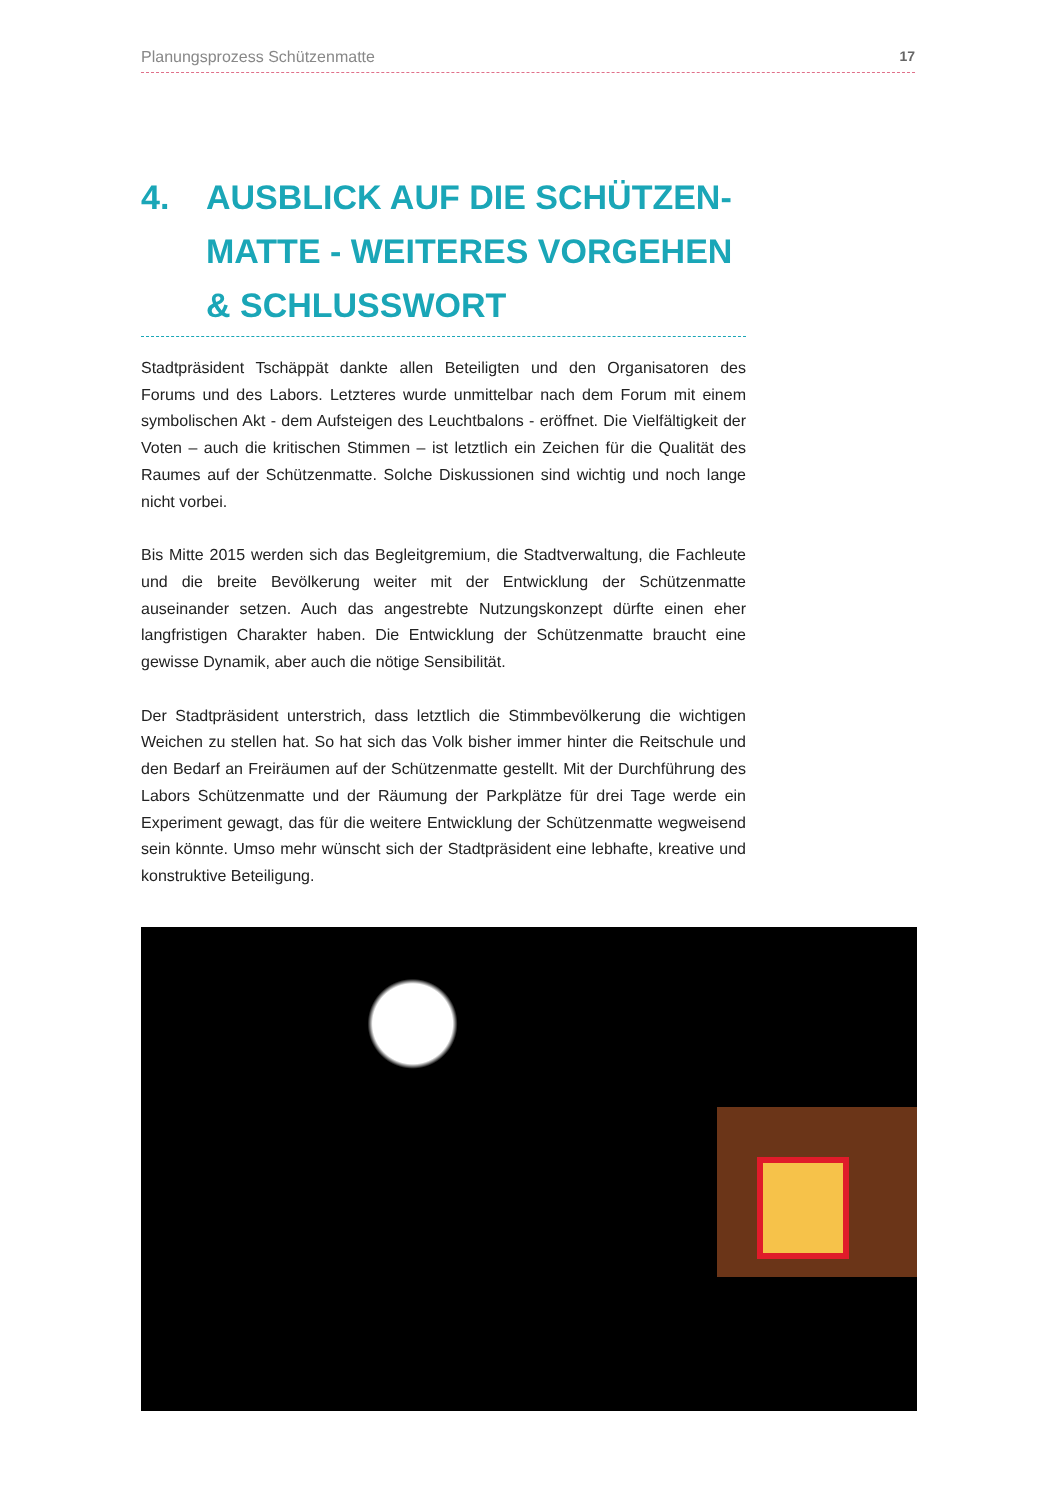Planungsprozess Schützenmatte 17
4. AUSBLICK AUF DIE SCHÜTZEN-MATTE - WEITERES VORGEHEN & SCHLUSSWORT
Stadtpräsident Tschäppät dankte allen Beteiligten und den Organisatoren des Forums und des Labors. Letzteres wurde unmittelbar nach dem Forum mit einem symbolischen Akt - dem Aufsteigen des Leuchtbalons - eröffnet. Die Vielfältigkeit der Voten – auch die kritischen Stimmen – ist letztlich ein Zeichen für die Qualität des Raumes auf der Schützenmatte. Solche Diskussionen sind wichtig und noch lange nicht vorbei.
Bis Mitte 2015 werden sich das Begleitgremium, die Stadtverwaltung, die Fachleute und die breite Bevölkerung weiter mit der Entwicklung der Schützenmatte auseinander setzen. Auch das angestrebte Nutzungskonzept dürfte einen eher langfristigen Charakter haben. Die Entwicklung der Schützenmatte braucht eine gewisse Dynamik, aber auch die nötige Sensibilität.
Der Stadtpräsident unterstrich, dass letztlich die Stimmbevölkerung die wichtigen Weichen zu stellen hat. So hat sich das Volk bisher immer hinter die Reitschule und den Bedarf an Freiräumen auf der Schützenmatte gestellt. Mit der Durchführung des Labors Schützenmatte und der Räumung der Parkplätze für drei Tage werde ein Experiment gewagt, das für die weitere Entwicklung der Schützenmatte wegweisend sein könnte. Umso mehr wünscht sich der Stadtpräsident eine lebhafte, kreative und konstruktive Beteiligung.